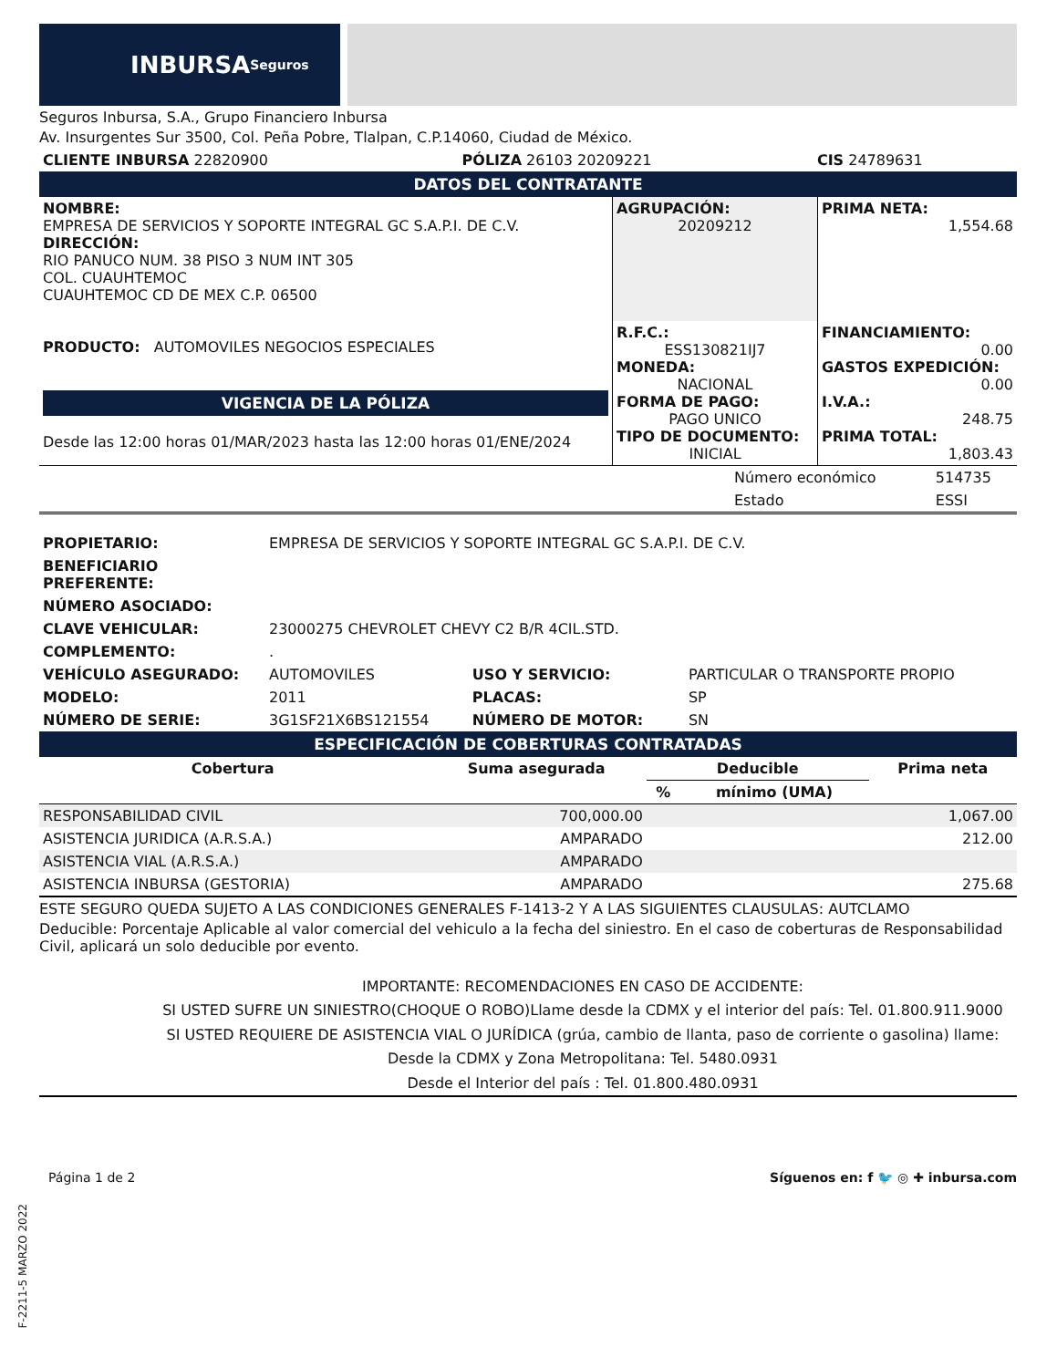INBURSA Seguros
Seguros Inbursa, S.A., Grupo Financiero Inbursa
Av. Insurgentes Sur 3500, Col. Peña Pobre, Tlalpan, C.P.14060, Ciudad de México.
| CLIENTE INBURSA 22820900 | PÓLIZA 26103 20209221 | CIS 24789631 |
DATOS DEL CONTRATANTE
| NOMBRE: EMPRESA DE SERVICIOS Y SOPORTE INTEGRAL GC S.A.P.I. DE C.V. DIRECCIÓN: RIO PANUCO NUM. 38 PISO 3 NUM INT 305 COL. CUAUHTEMOC CUAUHTEMOC CD DE MEX C.P. 06500 PRODUCTO: AUTOMOVILES NEGOCIOS ESPECIALES VIGENCIA DE LA PÓLIZA Desde las 12:00 horas 01/MAR/2023 hasta las 12:00 horas 01/ENE/2024 | AGRUPACIÓN: 20209212 | PRIMA NETA: 1,554.68 |
| | R.F.C.: ESS130821IJ7 MONEDA: NACIONAL FORMA DE PAGO: PAGO UNICO TIPO DE DOCUMENTO: INICIAL | FINANCIAMIENTO: 0.00 GASTOS EXPEDICIÓN: 0.00 I.V.A.: 248.75 PRIMA TOTAL: 1,803.43 |
| | Número económico | 514735 |
| | Estado | ESSI |
| PROPIETARIO: | EMPRESA DE SERVICIOS Y SOPORTE INTEGRAL GC S.A.P.I. DE C.V. | | |
| BENEFICIARIO PREFERENTE: | | | |
| NÚMERO ASOCIADO: | | | |
| CLAVE VEHICULAR: | 23000275 CHEVROLET CHEVY C2 B/R 4CIL.STD. | | |
| COMPLEMENTO: | . | | |
| VEHÍCULO ASEGURADO: | AUTOMOVILES | USO Y SERVICIO: | PARTICULAR O TRANSPORTE PROPIO |
| MODELO: | 2011 | PLACAS: | SP |
| NÚMERO DE SERIE: | 3G1SF21X6BS121554 | NÚMERO DE MOTOR: | SN |
ESPECIFICACIÓN DE COBERTURAS CONTRATADAS
| Cobertura | Suma asegurada | Deducible | | Prima neta |
| --- | --- | --- | --- | --- |
| | | % | mínimo (UMA) | |
| RESPONSABILIDAD CIVIL | 700,000.00 | | | 1,067.00 |
| ASISTENCIA JURIDICA (A.R.S.A.) | AMPARADO | | | 212.00 |
| ASISTENCIA VIAL (A.R.S.A.) | AMPARADO | | | |
| ASISTENCIA INBURSA (GESTORIA) | AMPARADO | | | 275.68 |
ESTE SEGURO QUEDA SUJETO A LAS CONDICIONES GENERALES F-1413-2 Y A LAS SIGUIENTES CLAUSULAS: AUTCLAMO
Deducible: Porcentaje Aplicable al valor comercial del vehiculo a la fecha del siniestro. En el caso de coberturas de Responsabilidad Civil, aplicará un solo deducible por evento.
IMPORTANTE: RECOMENDACIONES EN CASO DE ACCIDENTE:
SI USTED SUFRE UN SINIESTRO(CHOQUE O ROBO)Llame desde la CDMX y el interior del país: Tel. 01.800.911.9000
SI USTED REQUIERE DE ASISTENCIA VIAL O JURÍDICA (grúa, cambio de llanta, paso de corriente o gasolina) llame:
Desde la CDMX y Zona Metropolitana: Tel. 5480.0931
Desde el Interior del país : Tel. 01.800.480.0931
Página 1 de 2 Síguenos en: f 🐦 ◎ ✚ inbursa.com
F-2211-5 MARZO 2022